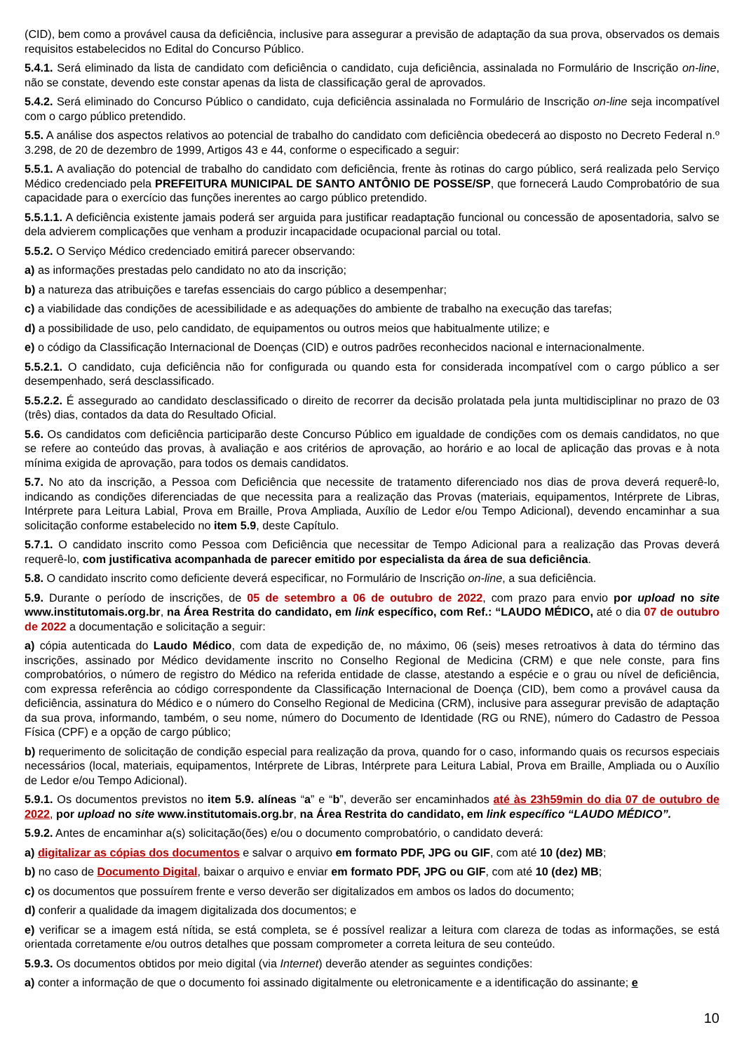(CID), bem como a provável causa da deficiência, inclusive para assegurar a previsão de adaptação da sua prova, observados os demais requisitos estabelecidos no Edital do Concurso Público.
5.4.1. Será eliminado da lista de candidato com deficiência o candidato, cuja deficiência, assinalada no Formulário de Inscrição on-line, não se constate, devendo este constar apenas da lista de classificação geral de aprovados.
5.4.2. Será eliminado do Concurso Público o candidato, cuja deficiência assinalada no Formulário de Inscrição on-line seja incompatível com o cargo público pretendido.
5.5. A análise dos aspectos relativos ao potencial de trabalho do candidato com deficiência obedecerá ao disposto no Decreto Federal n.º 3.298, de 20 de dezembro de 1999, Artigos 43 e 44, conforme o especificado a seguir:
5.5.1. A avaliação do potencial de trabalho do candidato com deficiência, frente às rotinas do cargo público, será realizada pelo Serviço Médico credenciado pela PREFEITURA MUNICIPAL DE SANTO ANTÔNIO DE POSSE/SP, que fornecerá Laudo Comprobatório de sua capacidade para o exercício das funções inerentes ao cargo público pretendido.
5.5.1.1. A deficiência existente jamais poderá ser arguida para justificar readaptação funcional ou concessão de aposentadoria, salvo se dela advierem complicações que venham a produzir incapacidade ocupacional parcial ou total.
5.5.2. O Serviço Médico credenciado emitirá parecer observando:
a) as informações prestadas pelo candidato no ato da inscrição;
b) a natureza das atribuições e tarefas essenciais do cargo público a desempenhar;
c) a viabilidade das condições de acessibilidade e as adequações do ambiente de trabalho na execução das tarefas;
d) a possibilidade de uso, pelo candidato, de equipamentos ou outros meios que habitualmente utilize; e
e) o código da Classificação Internacional de Doenças (CID) e outros padrões reconhecidos nacional e internacionalmente.
5.5.2.1. O candidato, cuja deficiência não for configurada ou quando esta for considerada incompatível com o cargo público a ser desempenhado, será desclassificado.
5.5.2.2. É assegurado ao candidato desclassificado o direito de recorrer da decisão prolatada pela junta multidisciplinar no prazo de 03 (três) dias, contados da data do Resultado Oficial.
5.6. Os candidatos com deficiência participarão deste Concurso Público em igualdade de condições com os demais candidatos, no que se refere ao conteúdo das provas, à avaliação e aos critérios de aprovação, ao horário e ao local de aplicação das provas e à nota mínima exigida de aprovação, para todos os demais candidatos.
5.7. No ato da inscrição, a Pessoa com Deficiência que necessite de tratamento diferenciado nos dias de prova deverá requerê-lo, indicando as condições diferenciadas de que necessita para a realização das Provas (materiais, equipamentos, Intérprete de Libras, Intérprete para Leitura Labial, Prova em Braille, Prova Ampliada, Auxílio de Ledor e/ou Tempo Adicional), devendo encaminhar a sua solicitação conforme estabelecido no item 5.9, deste Capítulo.
5.7.1. O candidato inscrito como Pessoa com Deficiência que necessitar de Tempo Adicional para a realização das Provas deverá requerê-lo, com justificativa acompanhada de parecer emitido por especialista da área de sua deficiência.
5.8. O candidato inscrito como deficiente deverá especificar, no Formulário de Inscrição on-line, a sua deficiência.
5.9. Durante o período de inscrições, de 05 de setembro a 06 de outubro de 2022, com prazo para envio por upload no site www.institutomais.org.br, na Área Restrita do candidato, em link específico, com Ref.: “LAUDO MÉDICO, até o dia 07 de outubro de 2022 a documentação e solicitação a seguir:
a) cópia autenticada do Laudo Médico, com data de expedição de, no máximo, 06 (seis) meses retroativos à data do término das inscrições, assinado por Médico devidamente inscrito no Conselho Regional de Medicina (CRM) e que nele conste, para fins comprobatórios, o número de registro do Médico na referida entidade de classe, atestando a espécie e o grau ou nível de deficiência, com expressa referência ao código correspondente da Classificação Internacional de Doença (CID), bem como a provável causa da deficiência, assinatura do Médico e o número do Conselho Regional de Medicina (CRM), inclusive para assegurar previsão de adaptação da sua prova, informando, também, o seu nome, número do Documento de Identidade (RG ou RNE), número do Cadastro de Pessoa Física (CPF) e a opção de cargo público;
b) requerimento de solicitação de condição especial para realização da prova, quando for o caso, informando quais os recursos especiais necessários (local, materiais, equipamentos, Intérprete de Libras, Intérprete para Leitura Labial, Prova em Braille, Ampliada ou o Auxílio de Ledor e/ou Tempo Adicional).
5.9.1. Os documentos previstos no item 5.9. alíneas “a” e “b”, deverão ser encaminhados até às 23h59min do dia 07 de outubro de 2022, por upload no site www.institutomais.org.br, na Área Restrita do candidato, em link específico “LAUDO MÉDICO”.
5.9.2. Antes de encaminhar a(s) solicitação(ões) e/ou o documento comprobatório, o candidato deverá:
a) digitalizar as cópias dos documentos e salvar o arquivo em formato PDF, JPG ou GIF, com até 10 (dez) MB;
b) no caso de Documento Digital, baixar o arquivo e enviar em formato PDF, JPG ou GIF, com até 10 (dez) MB;
c) os documentos que possuírem frente e verso deverão ser digitalizados em ambos os lados do documento;
d) conferir a qualidade da imagem digitalizada dos documentos; e
e) verificar se a imagem está nítida, se está completa, se é possível realizar a leitura com clareza de todas as informações, se está orientada corretamente e/ou outros detalhes que possam comprometer a correta leitura de seu conteúdo.
5.9.3. Os documentos obtidos por meio digital (via Internet) deverão atender as seguintes condições:
a) conter a informação de que o documento foi assinado digitalmente ou eletronicamente e a identificação do assinante; e
10